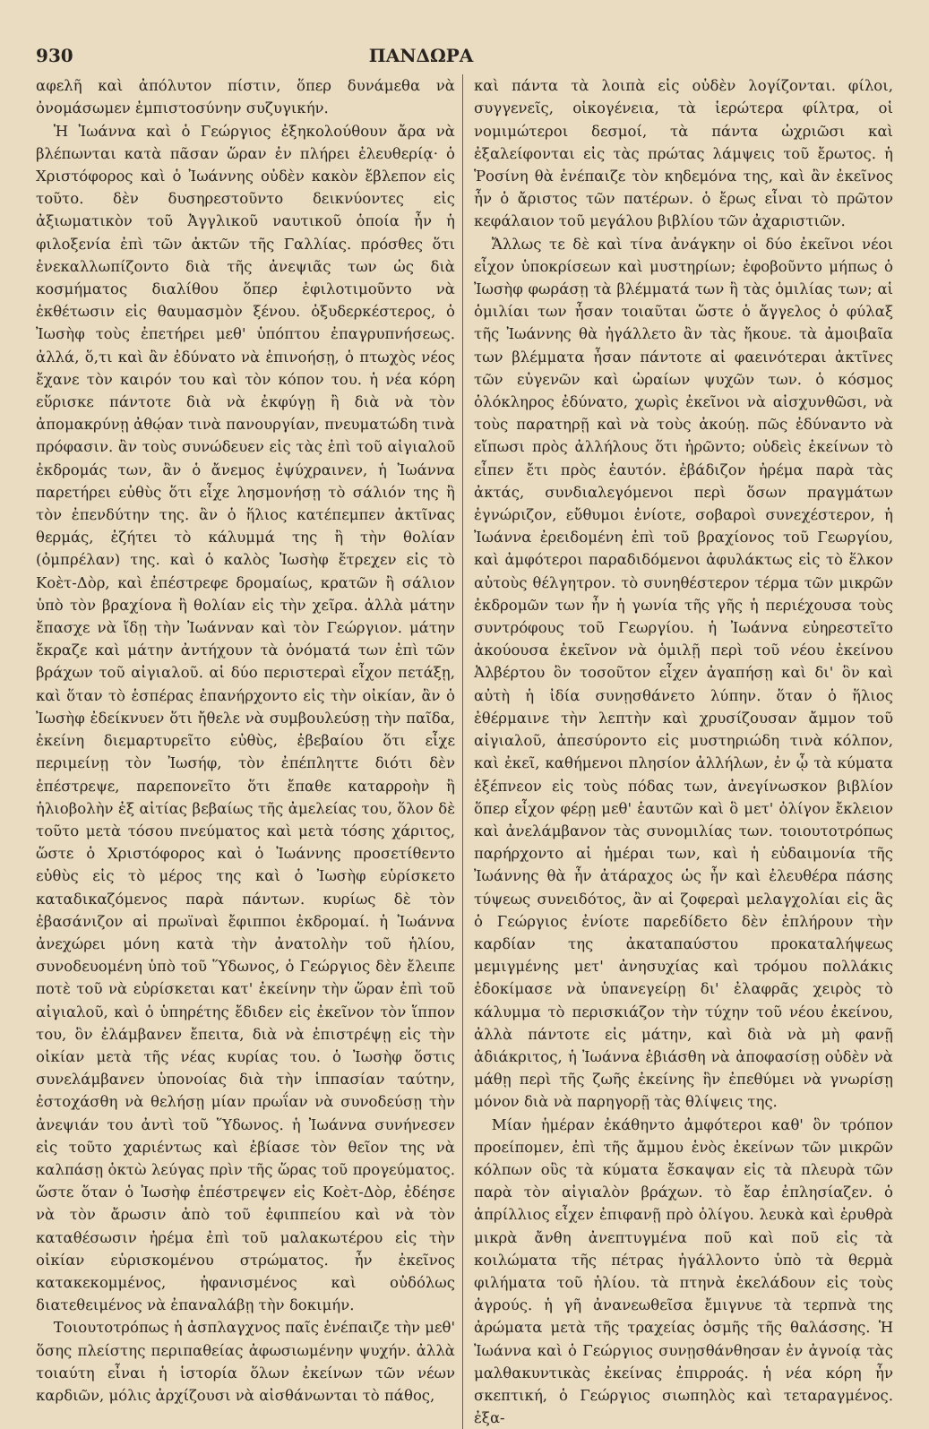930 ΠΑΝΔΩΡΑ
αφελῆ καὶ ἀπόλυτον πίστιν, ὅπερ δυνάμεθα νὰ ὀνομάσωμεν ἐμπιστοσύνην συζυγικήν.
Ἡ Ἰωάννα καὶ ὁ Γεώργιος ἐξηκολούθουν ἄρα νὰ βλέπωνται κατὰ πᾶσαν ὥραν ἐν πλήρει ἐλευθερίᾳ· ὁ Χριστόφορος καὶ ὁ Ἰωάννης οὐδὲν κακὸν ἔβλεπον εἰς τοῦτο. δὲν δυσηρεστοῦντο δεικνύοντες εἰς ἀξιωματικὸν τοῦ Ἀγγλικοῦ ναυτικοῦ ὁποία ἦν ἡ φιλοξενία ἐπὶ τῶν ἀκτῶν τῆς Γαλλίας. πρόσθες ὅτι ἐνεκαλλωπίζοντο διὰ τῆς ἀνεψιᾶς των ὡς διὰ κοσμήματος διαλίθου ὅπερ ἐφιλοτιμοῦντο νὰ ἐκθέτωσιν εἰς θαυμασμὸν ξένου. ὀξυδερκέστερος, ὁ Ἰωσὴφ τοὺς ἐπετήρει μεθ' ὑπόπτου ἐπαγρυπνήσεως. ἀλλά, ὅ,τι καὶ ἂν ἐδύνατο νὰ ἐπινοήσῃ, ὁ πτωχὸς νέος ἔχανε τὸν καιρόν του καὶ τὸν κόπον του. ἡ νέα κόρη εὕρισκε πάντοτε διὰ νὰ ἐκφύγῃ ἢ διὰ νὰ τὸν ἀπομακρύνῃ ἀθῴαν τινὰ πανουργίαν, πνευματώδη τινὰ πρόφασιν. ἂν τοὺς συνώδευεν εἰς τὰς ἐπὶ τοῦ αἰγιαλοῦ ἐκδρομάς των, ἂν ὁ ἄνεμος ἐψύχραινεν, ἡ Ἰωάννα παρετήρει εὐθὺς ὅτι εἶχε λησμονήσῃ τὸ σάλιόν της ἢ τὸν ἐπενδύτην της. ἂν ὁ ἥλιος κατέπεμπεν ἀκτῖνας θερμάς, ἐζήτει τὸ κάλυμμά της ἢ τὴν θολίαν (ὀμπρέλαν) της. καὶ ὁ καλὸς Ἰωσὴφ ἔτρεχεν εἰς τὸ Κοὲτ-Δὸρ, καὶ ἐπέστρεφε δρομαίως, κρατῶν ἢ σάλιον ὑπὸ τὸν βραχίονα ἢ θολίαν εἰς τὴν χεῖρα. ἀλλὰ μάτην ἔπασχε νὰ ἴδῃ τὴν Ἰωάνναν καὶ τὸν Γεώργιον. μάτην ἔκραζε καὶ μάτην ἀντήχουν τὰ ὀνόματά των ἐπὶ τῶν βράχων τοῦ αἰγιαλοῦ. αἱ δύο περιστεραὶ εἶχον πετάξῃ, καὶ ὅταν τὸ ἑσπέρας ἐπανήρχοντο εἰς τὴν οἰκίαν, ἂν ὁ Ἰωσὴφ ἐδείκνυεν ὅτι ἤθελε νὰ συμβουλεύσῃ τὴν παῖδα, ἐκείνη διεμαρτυρεῖτο εὐθὺς, ἐβεβαίου ὅτι εἶχε περιμείνῃ τὸν Ἰωσήφ, τὸν ἐπέπληττε διότι δὲν ἐπέστρεψε, παρεπονεῖτο ὅτι ἔπαθε καταρροὴν ἢ ἡλιοβολὴν ἐξ αἰτίας βεβαίως τῆς ἀμελείας του, ὅλον δὲ τοῦτο μετὰ τόσου πνεύματος καὶ μετὰ τόσης χάριτος, ὥστε ὁ Χριστόφορος καὶ ὁ Ἰωάννης προσετίθεντο εὐθὺς εἰς τὸ μέρος της καὶ ὁ Ἰωσὴφ εὑρίσκετο καταδικαζόμενος παρὰ πάντων. κυρίως δὲ τὸν ἐβασάνιζον αἱ πρωϊναὶ ἔφιπποι ἐκδρομαί. ἡ Ἰωάννα ἀνεχώρει μόνη κατὰ τὴν ἀνατολὴν τοῦ ἡλίου, συνοδευομένη ὑπὸ τοῦ Ὕδωνος, ὁ Γεώργιος δὲν ἔλειπε ποτὲ τοῦ νὰ εὑρίσκεται κατ' ἐκείνην τὴν ὥραν ἐπὶ τοῦ αἰγιαλοῦ, καὶ ὁ ὑπηρέτης ἔδιδεν εἰς ἐκεῖνον τὸν ἵππον του, ὃν ἐλάμβανεν ἔπειτα, διὰ νὰ ἐπιστρέψῃ εἰς τὴν οἰκίαν μετὰ τῆς νέας κυρίας του. ὁ Ἰωσὴφ ὅστις συνελάμβανεν ὑπονοίας διὰ τὴν ἱππασίαν ταύτην, ἐστοχάσθη νὰ θελήσῃ μίαν πρωΐαν νὰ συνοδεύσῃ τὴν ἀνεψιάν του ἀντὶ τοῦ Ὕδωνος. ἡ Ἰωάννα συνήνεσεν εἰς τοῦτο χαριέντως καὶ ἐβίασε τὸν θεῖον της νὰ καλπάσῃ ὀκτὼ λεύγας πρὶν τῆς ὥρας τοῦ προγεύματος. ὥστε ὅταν ὁ Ἰωσὴφ ἐπέστρεψεν εἰς Κοὲτ-Δὸρ, ἐδέησε νὰ τὸν ἄρωσιν ἀπὸ τοῦ ἐφιππείου καὶ νὰ τὸν καταθέσωσιν ἠρέμα ἐπὶ τοῦ μαλακωτέρου εἰς τὴν οἰκίαν εὑρισκομένου στρώματος. ἦν ἐκεῖνος κατακεκομμένος, ἠφανισμένος καὶ οὐδόλως διατεθειμένος νὰ ἐπαναλάβῃ τὴν δοκιμήν.
Τοιουτοτρόπως ἡ ἀσπλαγχνος παῖς ἐνέπαιζε τὴν μεθ' ὅσης πλείστης περιπαθείας ἀφωσιωμένην ψυχήν. ἀλλὰ τοιαύτη εἶναι ἡ ἱστορία ὅλων ἐκείνων τῶν νέων καρδιῶν, μόλις ἀρχίζουσι νὰ αἰσθάνωνται τὸ πάθος,
καὶ πάντα τὰ λοιπὰ εἰς οὐδὲν λογίζονται. φίλοι, συγγενεῖς, οἰκογένεια, τὰ ἱερώτερα φίλτρα, οἱ νομιμώτεροι δεσμοί, τὰ πάντα ὠχριῶσι καὶ ἐξαλείφονται εἰς τὰς πρώτας λάμψεις τοῦ ἔρωτος. ἡ Ῥοσίνη θὰ ἐνέπαιζε τὸν κηδεμόνα της, καὶ ἂν ἐκεῖνος ἦν ὁ ἄριστος τῶν πατέρων. ὁ ἔρως εἶναι τὸ πρῶτον κεφάλαιον τοῦ μεγάλου βιβλίου τῶν ἀχαριστιῶν.
Ἄλλως τε δὲ καὶ τίνα ἀνάγκην οἱ δύο ἐκεῖνοι νέοι εἶχον ὑποκρίσεων καὶ μυστηρίων; ἐφοβοῦντο μήπως ὁ Ἰωσὴφ φωράσῃ τὰ βλέμματά των ἢ τὰς ὁμιλίας των; αἱ ὁμιλίαι των ἦσαν τοιαῦται ὥστε ὁ ἄγγελος ὁ φύλαξ τῆς Ἰωάννης θὰ ἠγάλλετο ἂν τὰς ἤκουε. τὰ ἀμοιβαῖα των βλέμματα ἦσαν πάντοτε αἱ φαεινότεραι ἀκτῖνες τῶν εὐγενῶν καὶ ὡραίων ψυχῶν των. ὁ κόσμος ὁλόκληρος ἐδύνατο, χωρὶς ἐκεῖνοι νὰ αἰσχυνθῶσι, νὰ τοὺς παρατηρῇ καὶ νὰ τοὺς ἀκούῃ. πῶς ἐδύναντο νὰ εἴπωσι πρὸς ἀλλήλους ὅτι ἠρῶντο; οὐδεὶς ἐκείνων τὸ εἶπεν ἔτι πρὸς ἑαυτόν. ἐβάδιζον ἠρέμα παρὰ τὰς ἀκτάς, συνδιαλεγόμενοι περὶ ὅσων πραγμάτων ἐγνώριζον, εὔθυμοι ἐνίοτε, σοβαροὶ συνεχέστερον, ἡ Ἰωάννα ἐρειδομένη ἐπὶ τοῦ βραχίονος τοῦ Γεωργίου, καὶ ἀμφότεροι παραδιδόμενοι ἀφυλάκτως εἰς τὸ ἕλκον αὐτοὺς θέλγητρον. τὸ συνηθέστερον τέρμα τῶν μικρῶν ἐκδρομῶν των ἦν ἡ γωνία τῆς γῆς ἡ περιέχουσα τοὺς συντρόφους τοῦ Γεωργίου. ἡ Ἰωάννα εὐηρεστεῖτο ἀκούουσα ἐκεῖνον νὰ ὁμιλῇ περὶ τοῦ νέου ἐκείνου Ἀλβέρτου ὃν τοσοῦτον εἶχεν ἀγαπήσῃ καὶ δι' ὃν καὶ αὐτὴ ἡ ἰδία συνῃσθάνετο λύπην. ὅταν ὁ ἥλιος ἐθέρμαινε τὴν λεπτὴν καὶ χρυσίζουσαν ἄμμον τοῦ αἰγιαλοῦ, ἀπεσύροντο εἰς μυστηριώδη τινὰ κόλπον, καὶ ἐκεῖ, καθήμενοι πλησίον ἀλλήλων, ἐν ᾧ τὰ κύματα ἐξέπνεον εἰς τοὺς πόδας των, ἀνεγίνωσκον βιβλίον ὅπερ εἶχον φέρῃ μεθ' ἑαυτῶν καὶ ὃ μετ' ὀλίγον ἔκλειον καὶ ἀνελάμβανον τὰς συνομιλίας των. τοιουτοτρόπως παρήρχοντο αἱ ἡμέραι των, καὶ ἡ εὐδαιμονία τῆς Ἰωάννης θὰ ἦν ἀτάραχος ὡς ἦν καὶ ἐλευθέρα πάσης τύψεως συνειδότος, ἂν αἱ ζοφεραὶ μελαγχολίαι εἰς ἃς ὁ Γεώργιος ἐνίοτε παρεδίδετο δὲν ἐπλήρουν τὴν καρδίαν της ἀκαταπαύστου προκαταλήψεως μεμιγμένης μετ' ἀνησυχίας καὶ τρόμου πολλάκις ἐδοκίμασε νὰ ὑπανεγείρῃ δι' ἐλαφρᾶς χειρὸς τὸ κάλυμμα τὸ περισκιάζον τὴν τύχην τοῦ νέου ἐκείνου, ἀλλὰ πάντοτε εἰς μάτην, καὶ διὰ νὰ μὴ φανῇ ἀδιάκριτος, ἡ Ἰωάννα ἐβιάσθη νὰ ἀποφασίσῃ οὐδὲν νὰ μάθῃ περὶ τῆς ζωῆς ἐκείνης ἣν ἐπεθύμει νὰ γνωρίσῃ μόνον διὰ νὰ παρηγορῇ τὰς θλίψεις της.
Μίαν ἡμέραν ἐκάθηντο ἀμφότεροι καθ' ὃν τρόπον προείπομεν, ἐπὶ τῆς ἄμμου ἑνὸς ἐκείνων τῶν μικρῶν κόλπων οὓς τὰ κύματα ἔσκαψαν εἰς τὰ πλευρὰ τῶν παρὰ τὸν αἰγιαλὸν βράχων. τὸ ἔαρ ἐπλησίαζεν. ὁ ἀπρίλλιος εἶχεν ἐπιφανῇ πρὸ ὀλίγου. λευκὰ καὶ ἐρυθρὰ μικρὰ ἄνθη ἀνεπτυγμένα ποῦ καὶ ποῦ εἰς τὰ κοιλώματα τῆς πέτρας ἠγάλλοντο ὑπὸ τὰ θερμὰ φιλήματα τοῦ ἡλίου. τὰ πτηνὰ ἐκελάδουν εἰς τοὺς ἀγρούς. ἡ γῆ ἀνανεωθεῖσα ἔμιγνυε τὰ τερπνὰ της ἀρώματα μετὰ τῆς τραχείας ὀσμῆς τῆς θαλάσσης. Ἡ Ἰωάννα καὶ ὁ Γεώργιος συνῃσθάνθησαν ἐν ἀγνοίᾳ τὰς μαλθακυντικὰς ἐκείνας ἐπιρροάς. ἡ νέα κόρη ἦν σκεπτική, ὁ Γεώργιος σιωπηλὸς καὶ τεταραγμένος. ἐξα-